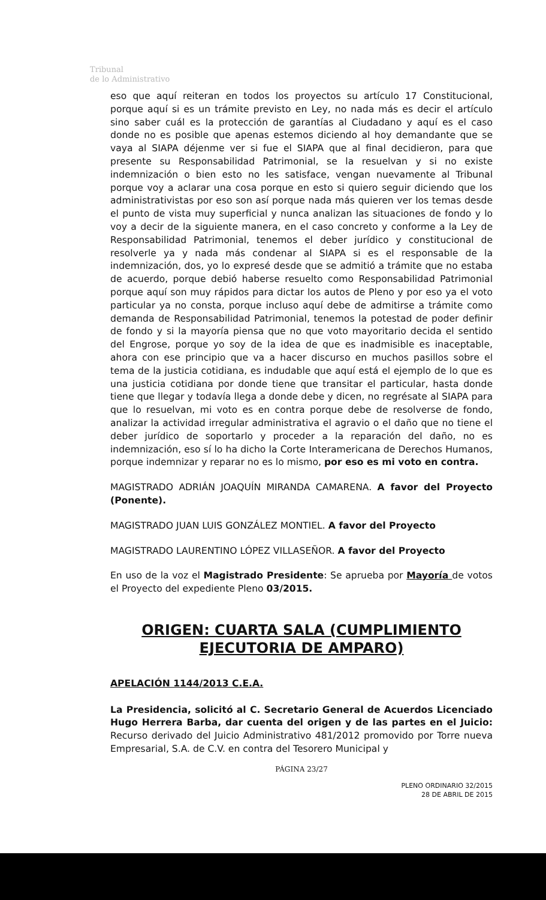Tribunal
de lo Administrativo
eso que aquí reiteran en todos los proyectos su artículo 17 Constitucional, porque aquí si es un trámite previsto en Ley, no nada más es decir el artículo sino saber cuál es la protección de garantías al Ciudadano y aquí es el caso donde no es posible que apenas estemos diciendo al hoy demandante que se vaya al SIAPA déjenme ver si fue el SIAPA que al final decidieron, para que presente su Responsabilidad Patrimonial, se la resuelvan y si no existe indemnización o bien esto no les satisface, vengan nuevamente al Tribunal porque voy a aclarar una cosa porque en esto si quiero seguir diciendo que los administrativistas por eso son así porque nada más quieren ver los temas desde el punto de vista muy superficial y nunca analizan las situaciones de fondo y lo voy a decir de la siguiente manera, en el caso concreto y conforme a la Ley de Responsabilidad Patrimonial, tenemos el deber jurídico y constitucional de resolverle ya y nada más condenar al SIAPA si es el responsable de la indemnización, dos, yo lo expresé desde que se admitió a trámite que no estaba de acuerdo, porque debió haberse resuelto como Responsabilidad Patrimonial porque aquí son muy rápidos para dictar los autos de Pleno y por eso ya el voto particular ya no consta, porque incluso aquí debe de admitirse a trámite como demanda de Responsabilidad Patrimonial, tenemos la potestad de poder definir de fondo y si la mayoría piensa que no que voto mayoritario decida el sentido del Engrose, porque yo soy de la idea de que es inadmisible es inaceptable, ahora con ese principio que va a hacer discurso en muchos pasillos sobre el tema de la justicia cotidiana, es indudable que aquí está el ejemplo de lo que es una justicia cotidiana por donde tiene que transitar el particular, hasta donde tiene que llegar y todavía llega a donde debe y dicen, no regrésate al SIAPA para que lo resuelvan, mi voto es en contra porque debe de resolverse de fondo, analizar la actividad irregular administrativa el agravio o el daño que no tiene el deber jurídico de soportarlo y proceder a la reparación del daño, no es indemnización, eso sí lo ha dicho la Corte Interamericana de Derechos Humanos, porque indemnizar y reparar no es lo mismo, por eso es mi voto en contra.
MAGISTRADO ADRIÁN JOAQUÍN MIRANDA CAMARENA. A favor del Proyecto (Ponente).
MAGISTRADO JUAN LUIS GONZÁLEZ MONTIEL. A favor del Proyecto
MAGISTRADO LAURENTINO LÓPEZ VILLASEÑOR. A favor del Proyecto
En uso de la voz el Magistrado Presidente: Se aprueba por Mayoría de votos el Proyecto del expediente Pleno 03/2015.
ORIGEN: CUARTA SALA (CUMPLIMIENTO EJECUTORIA DE AMPARO)
APELACIÓN 1144/2013 C.E.A.
La Presidencia, solicitó al C. Secretario General de Acuerdos Licenciado Hugo Herrera Barba, dar cuenta del origen y de las partes en el Juicio: Recurso derivado del Juicio Administrativo 481/2012 promovido por Torre nueva Empresarial, S.A. de C.V. en contra del Tesorero Municipal y
PÁGINA 23/27
PLENO ORDINARIO 32/2015
28 DE ABRIL DE 2015